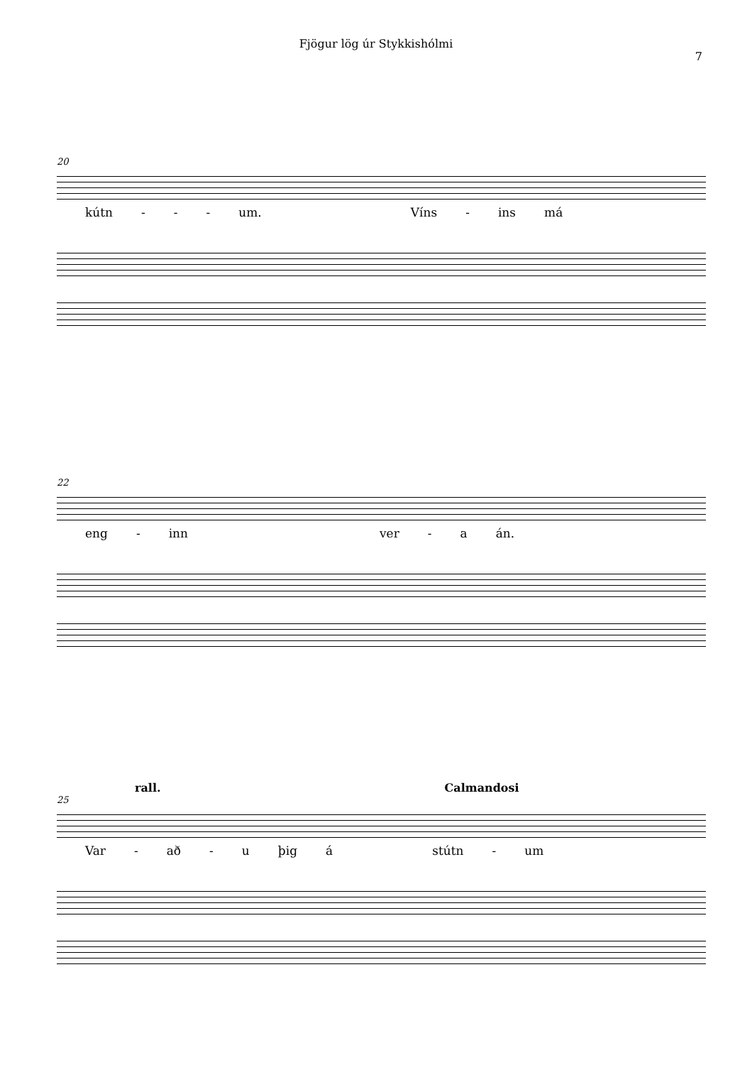Fjögur lög úr Stykkishólmi
7
20
kútn - - - um. Víns - ins má
22
eng - inn ver - a án.
rall. Calmandosi
25
Var - að - u þig á stútn - um